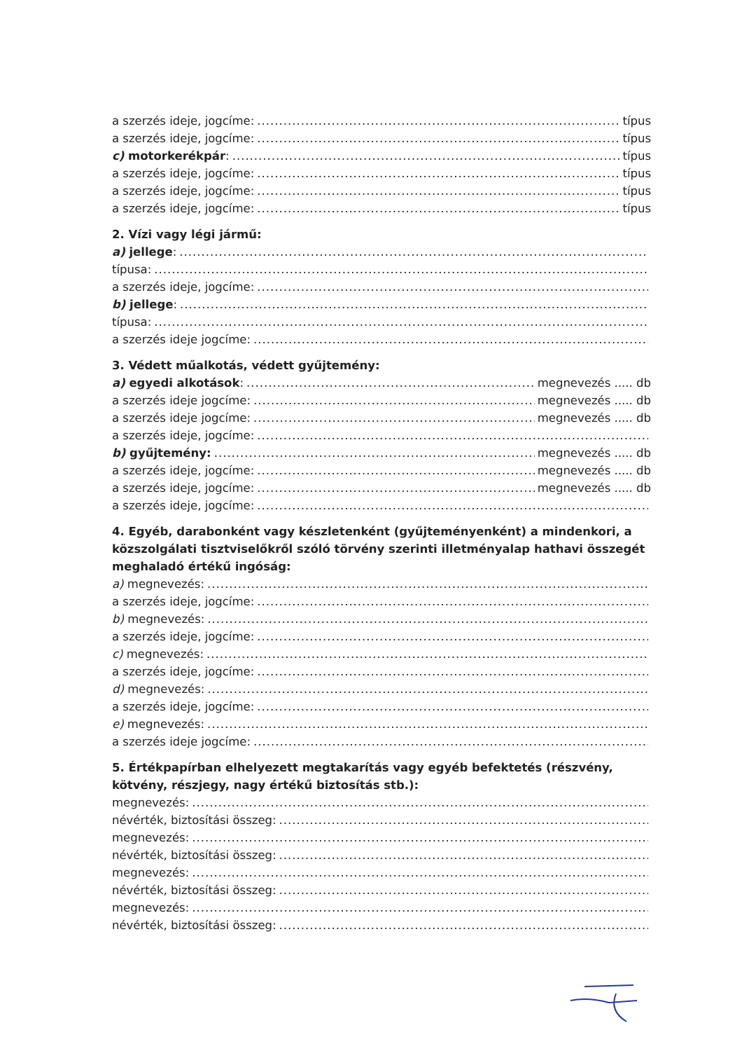a szerzés ideje, jogcíme: típus
a szerzés ideje, jogcíme: típus
c) motorkerékpár: típus
a szerzés ideje, jogcíme: típus
a szerzés ideje, jogcíme: típus
a szerzés ideje, jogcíme: típus
2. Vízi vagy légi jármű:
a) jellege:
típusa:
a szerzés ideje, jogcíme:
b) jellege:
típusa:
a szerzés ideje jogcíme:
3. Védett műalkotás, védett gyűjtemény:
a) egyedi alkotások: megnevezés ..... db
a szerzés ideje jogcíme: megnevezés ..... db
a szerzés ideje jogcíme: megnevezés ..... db
a szerzés ideje, jogcíme:
b) gyűjtemény: megnevezés ..... db
a szerzés ideje, jogcíme: megnevezés ..... db
a szerzés ideje, jogcíme: megnevezés ..... db
a szerzés ideje, jogcíme:
4. Egyéb, darabonként vagy készletenként (gyűjteményenként) a mindenkori, a közszolgálati tisztviselőkről szóló törvény szerinti illetményalap hathavi összegét meghaladó értékű ingóság:
a) megnevezés:
a szerzés ideje, jogcíme:
b) megnevezés:
a szerzés ideje, jogcíme:
c) megnevezés:
a szerzés ideje, jogcíme:
d) megnevezés:
a szerzés ideje, jogcíme:
e) megnevezés:
a szerzés ideje jogcíme:
5. Értékpapírban elhelyezett megtakarítás vagy egyéb befektetés (részvény, kötvény, részjegy, nagy értékű biztosítás stb.):
megnevezés:
névérték, biztosítási összeg:
megnevezés:
névérték, biztosítási összeg:
megnevezés:
névérték, biztosítási összeg:
megnevezés:
névérték, biztosítási összeg: